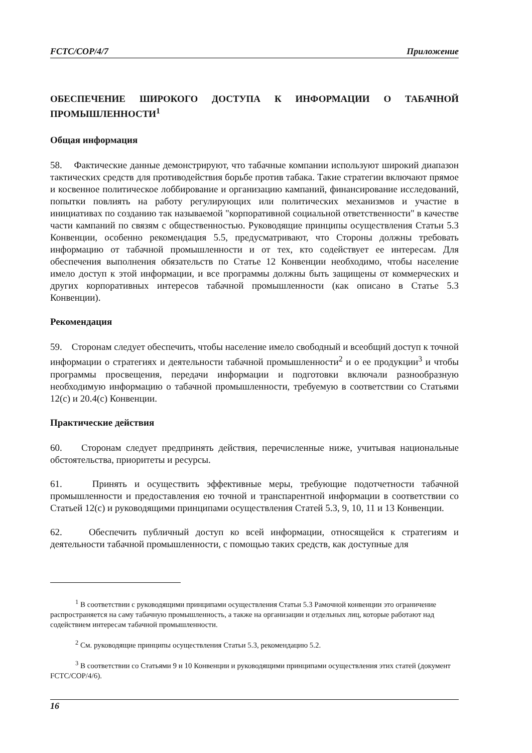FCTC/COP/4/7 Приложение
ОБЕСПЕЧЕНИЕ ШИРОКОГО ДОСТУПА К ИНФОРМАЦИИ О ТАБАЧНОЙ ПРОМЫШЛЕННОСТИ<sup>1</sup>
Общая информация
58. Фактические данные демонстрируют, что табачные компании используют широкий диапазон тактических средств для противодействия борьбе против табака. Такие стратегии включают прямое и косвенное политическое лоббирование и организацию кампаний, финансирование исследований, попытки повлиять на работу регулирующих или политических механизмов и участие в инициативах по созданию так называемой "корпоративной социальной ответственности" в качестве части кампаний по связям с общественностью. Руководящие принципы осуществления Статьи 5.3 Конвенции, особенно рекомендация 5.5, предусматривают, что Стороны должны требовать информацию от табачной промышленности и от тех, кто содействует ее интересам. Для обеспечения выполнения обязательств по Статье 12 Конвенции необходимо, чтобы население имело доступ к этой информации, и все программы должны быть защищены от коммерческих и других корпоративных интересов табачной промышленности (как описано в Статье 5.3 Конвенции).
Рекомендация
59. Сторонам следует обеспечить, чтобы население имело свободный и всеобщий доступ к точной информации о стратегиях и деятельности табачной промышленности<sup>2</sup> и о ее продукции<sup>3</sup> и чтобы программы просвещения, передачи информации и подготовки включали разнообразную необходимую информацию о табачной промышленности, требуемую в соответствии со Статьями 12(c) и 20.4(c) Конвенции.
Практические действия
60. Сторонам следует предпринять действия, перечисленные ниже, учитывая национальные обстоятельства, приоритеты и ресурсы.
61. Принять и осуществить эффективные меры, требующие подотчетности табачной промышленности и предоставления ею точной и транспарентной информации в соответствии со Статьей 12(c) и руководящими принципами осуществления Статей 5.3, 9, 10, 11 и 13 Конвенции.
62. Обеспечить публичный доступ ко всей информации, относящейся к стратегиям и деятельности табачной промышленности, с помощью таких средств, как доступные для
<sup>1</sup> В соответствии с руководящими принципами осуществления Статьи 5.3 Рамочной конвенции это ограничение распространяется на саму табачную промышленность, а также на организации и отдельных лиц, которые работают над содействием интересам табачной промышленности.
<sup>2</sup> См. руководящие принципы осуществления Статьи 5.3, рекомендацию 5.2.
<sup>3</sup> В соответствии со Статьями 9 и 10 Конвенции и руководящими принципами осуществления этих статей (документ FCTC/COP/4/6).
16